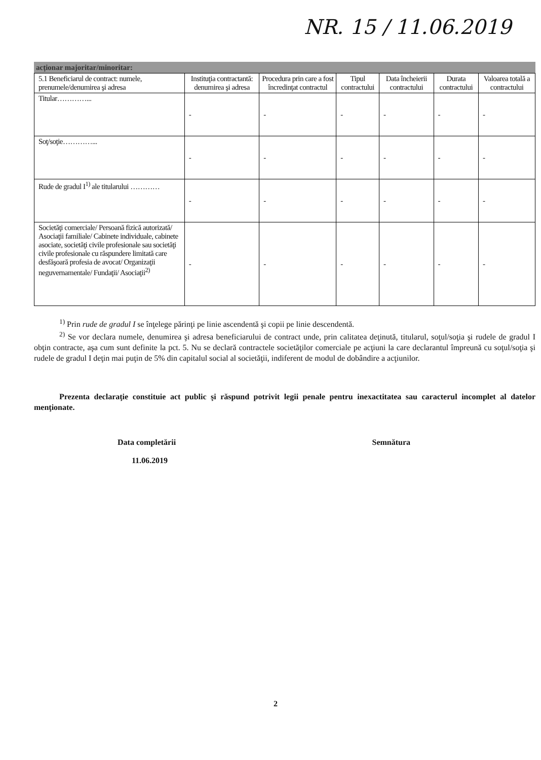NR. 15 / 11.06.2019
acționar majoritar/minoritar:
| 5.1 Beneficiarul de contract: numele, prenumele/denumirea şi adresa | Instituţia contractantă: denumirea şi adresa | Procedura prin care a fost încredinţat contractul | Tipul contractului | Data încheierii contractului | Durata contractului | Valoarea totală a contractului |
| --- | --- | --- | --- | --- | --- | --- |
| Titular…………... | - | - | - | - | - | - |
| Soţ/soţie…………... | - | - | - | - | - | - |
| Rude de gradul I<sup>1)</sup> ale titularului ………… | - | - | - | - | - | - |
| Societăţi comerciale/ Persoană fizică autorizată/ Asociaţii familiale/ Cabinete individuale, cabinete asociate, societăţi civile profesionale sau societăţi civile profesionale cu răspundere limitată care desfăşoară profesia de avocat/ Organizaţii neguvernamentale/ Fundaţii/ Asociaţii<sup>2)</sup> | - | - | - | - | - | - |
<sup>1)</sup> Prin rude de gradul I se înţelege părinţi pe linie ascendentă şi copii pe linie descendentă.
<sup>2)</sup> Se vor declara numele, denumirea şi adresa beneficiarului de contract unde, prin calitatea deţinută, titularul, soţul/soţia şi rudele de gradul I obţin contracte, aşa cum sunt definite la pct. 5. Nu se declară contractele societăţilor comerciale pe acţiuni la care declarantul împreună cu soţul/soţia şi rudele de gradul I deţin mai puţin de 5% din capitalul social al societăţii, indiferent de modul de dobândire a acţiunilor.
Prezenta declaraţie constituie act public şi răspund potrivit legii penale pentru inexactitatea sau caracterul incomplet al datelor menţionate.
Data completării
11.06.2019
Semnătura
2